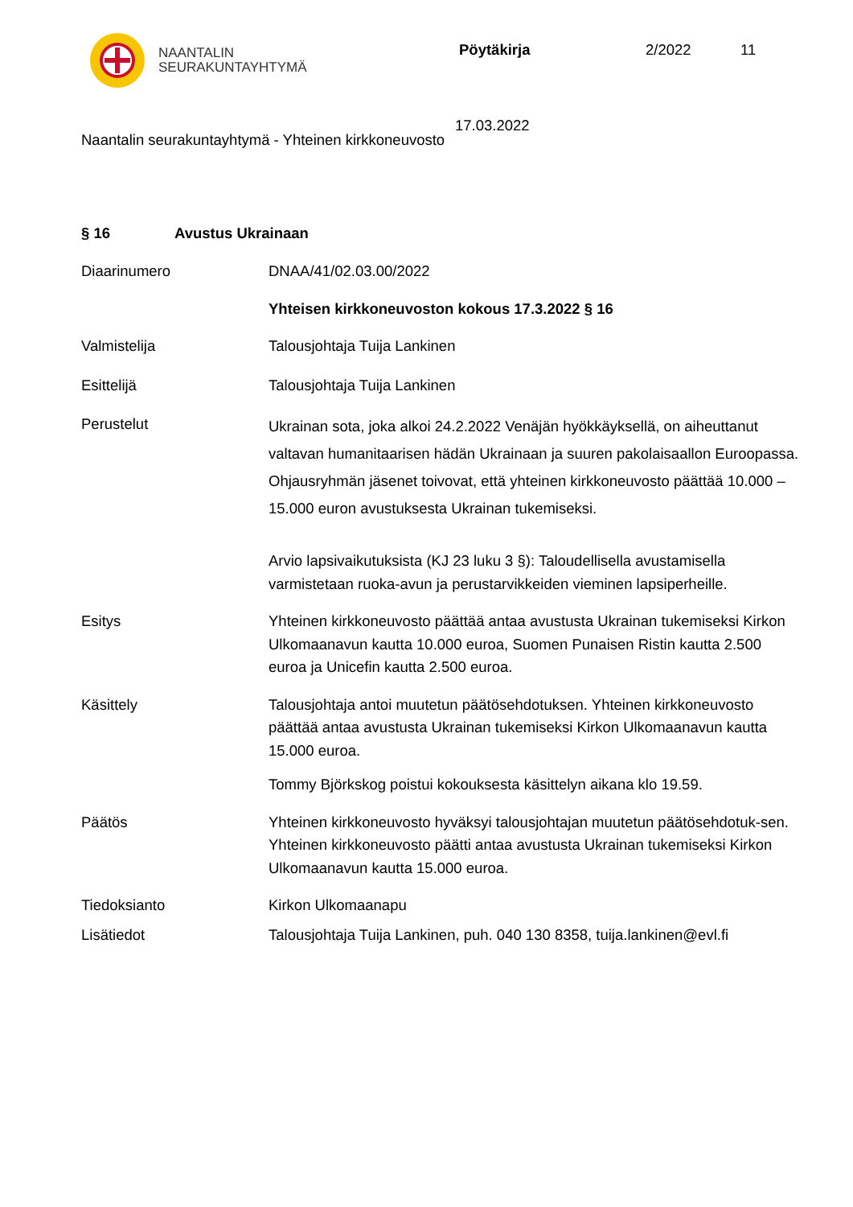NAANTALIN
SEURAKUNTAYHTYMÄ
Pöytäkirja 2/2022 11
17.03.2022
Naantalin seurakuntayhtymä - Yhteinen kirkkoneuvosto
§ 16 Avustus Ukrainaan
Diaarinumero DNAA/41/02.03.00/2022
Yhteisen kirkkoneuvoston kokous 17.3.2022 § 16
Valmistelija Talousjohtaja Tuija Lankinen
Esittelijä Talousjohtaja Tuija Lankinen
Perustelut
Ukrainan sota, joka alkoi 24.2.2022 Venäjän hyökkäyksellä, on aiheuttanut valtavan humanitaarisen hädän Ukrainaan ja suuren pakolaisaallon Euroopassa. Ohjausryhmän jäsenet toivovat, että yhteinen kirkkoneuvosto päättää 10.000 – 15.000 euron avustuksesta Ukrainan tukemiseksi.
Arvio lapsivaikutuksista (KJ 23 luku 3 §): Taloudellisella avustamisella varmistetaan ruoka-avun ja perustarvikkeiden vieminen lapsiperheille.
Esitys Yhteinen kirkkoneuvosto päättää antaa avustusta Ukrainan tukemiseksi Kirkon Ulkomaanavun kautta 10.000 euroa, Suomen Punaisen Ristin kautta 2.500 euroa ja Unicefin kautta 2.500 euroa.
Käsittely Talousjohtaja antoi muutetun päätösehdotuksen. Yhteinen kirkkoneuvosto päättää antaa avustusta Ukrainan tukemiseksi Kirkon Ulkomaanavun kautta 15.000 euroa.
Tommy Björkskog poistui kokouksesta käsittelyn aikana klo 19.59.
Päätös Yhteinen kirkkoneuvosto hyväksyi talousjohtajan muutetun päätösehdotuk-sen. Yhteinen kirkkoneuvosto päätti antaa avustusta Ukrainan tukemiseksi Kirkon Ulkomaanavun kautta 15.000 euroa.
Tiedoksianto Kirkon Ulkomaanapu
Lisätiedot Talousjohtaja Tuija Lankinen, puh. 040 130 8358, tuija.lankinen@evl.fi